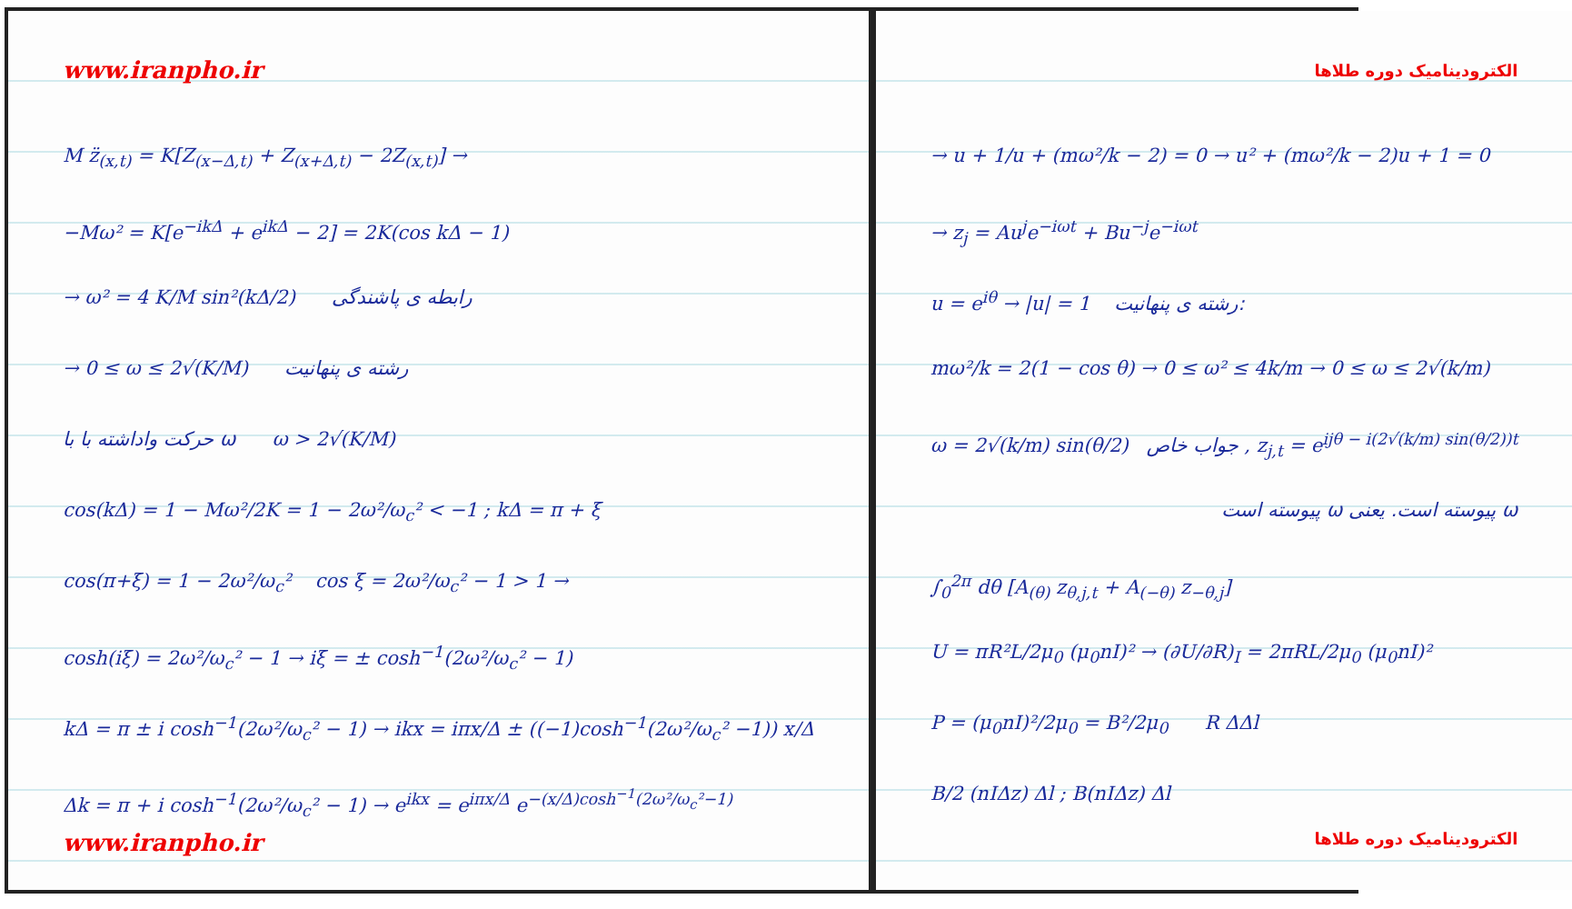www.iranpho.ir
M z̈<sub>(x,t)</sub> = K[Z<sub>(x−Δ,t)</sub> + Z<sub>(x+Δ,t)</sub> − 2Z<sub>(x,t)</sub>] →
−Mω² = K[e<sup>−ikΔ</sup> + e<sup>ikΔ</sup> − 2] = 2K(cos kΔ − 1)
→ ω² = 4 K/M sin²(kΔ/2) رابطه ی پاشندگی
→ 0 ≤ ω ≤ 2√(K/M) رشته ی پنهانیت
حرکت واداشته با با ω ω > 2√(K/M)
cos(kΔ) = 1 − Mω²/2K = 1 − 2ω²/ω<sub>c</sub>² < −1 ; kΔ = π + ξ
cos(π+ξ) = 1 − 2ω²/ω<sub>c</sub>² cos ξ = 2ω²/ω<sub>c</sub>² − 1 > 1 →
cosh(iξ) = 2ω²/ω<sub>c</sub>² − 1 → iξ = ± cosh<sup>−1</sup>(2ω²/ω<sub>c</sub>² − 1)
kΔ = π ± i cosh<sup>−1</sup>(2ω²/ω<sub>c</sub>² − 1) → ikx = iπx/Δ ± ((−1)cosh<sup>−1</sup>(2ω²/ω<sub>c</sub>² −1)) x/Δ
Δk = π + i cosh<sup>−1</sup>(2ω²/ω<sub>c</sub>² − 1) → e<sup>ikx</sup> = e<sup>iπx/Δ</sup> e<sup>−(x/Δ)cosh<sup>−1</sup>(2ω²/ω<sub>c</sub>²−1)</sup>
www.iranpho.ir
الکترودینامیک دوره طلاها
→ u + 1/u + (mω²/k − 2) = 0 → u² + (mω²/k − 2)u + 1 = 0
→ z<sub>j</sub> = Au<sup>j</sup>e<sup>−iωt</sup> + Bu<sup>−j</sup>e<sup>−iωt</sup>
u = e<sup>iθ</sup> → |u| = 1 رشته ی پنهانیت:
mω²/k = 2(1 − cos θ) → 0 ≤ ω² ≤ 4k/m → 0 ≤ ω ≤ 2√(k/m)
ω = 2√(k/m) sin(θ/2) جواب خاص , z<sub>j,t</sub> = e<sup>ijθ − i(2√(k/m) sin(θ/2))t</sup>
ω پیوسته است. یعنی ω پیوسته است
∫<sub>0</sub><sup>2π</sup> dθ [A<sub>(θ)</sub> z<sub>θ,j,t</sub> + A<sub>(−θ)</sub> z<sub>−θ,j</sub>]
U = πR²L/2μ<sub>0</sub> (μ<sub>0</sub>nI)² → (∂U/∂R)<sub>I</sub> = 2πRL/2μ<sub>0</sub> (μ<sub>0</sub>nI)²
P = (μ<sub>0</sub>nI)²/2μ<sub>0</sub> = B²/2μ<sub>0</sub> R ΔΔl
B/2 (nIΔz) Δl ; B(nIΔz) Δl
الکترودینامیک دوره طلاها